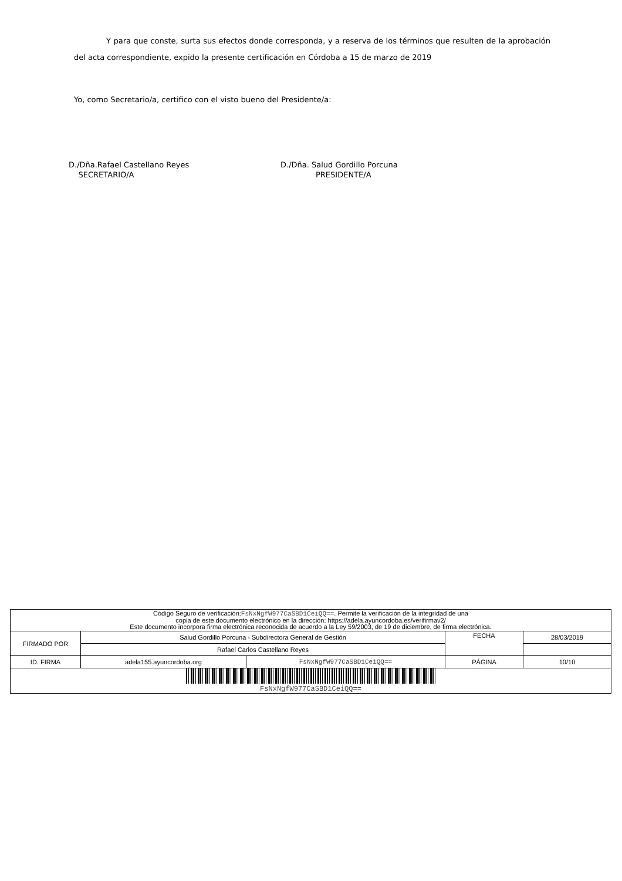Y para que conste, surta sus efectos donde corresponda, y a reserva de los términos que resulten de la aprobación del acta correspondiente, expido la presente certificación en Córdoba a 15 de marzo de 2019
Yo, como Secretario/a, certifico con el visto bueno del Presidente/a:
D./Dña.Rafael Castellano Reyes
SECRETARIO/A
D./Dña. Salud Gordillo Porcuna
PRESIDENTE/A
| Código Seguro de verificación: FsNxNgfW977CaSBD1CeiQQ== . Permite la verificación de la integridad de una copia de este documento electrónico en la dirección: https://adela.ayuncordoba.es/verifirmav2/ Este documento incorpora firma electrónica reconocida de acuerdo a la Ley 59/2003, de 19 de diciembre, de firma electrónica. | | | | |
| FIRMADO POR | Salud Gordillo Porcuna - Subdirectora General de Gestión | | FECHA | 28/03/2019 |
| | Rafael Carlos Castellano Reyes | | | |
| ID. FIRMA | adela155.ayuncordoba.org | FsNxNgfW977CaSBD1CeiQQ== | PÁGINA | 10/10 |
| FsNxNgfW977CaSBD1CeiQQ== | | | | |